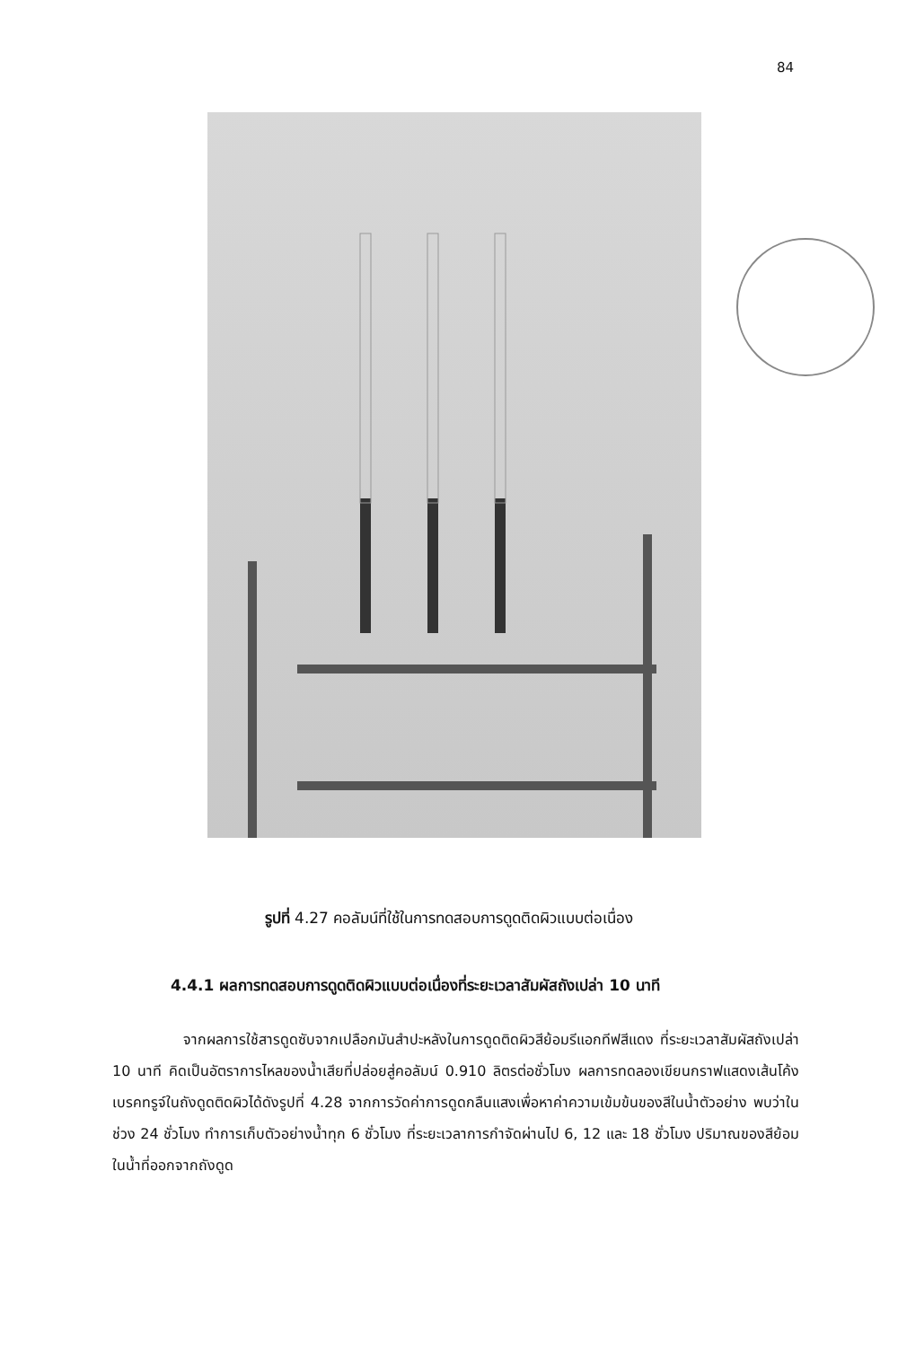84
รูปที่ 4.27 คอลัมน์ที่ใช้ในการทดสอบการดูดติดผิวแบบต่อเนื่อง
4.4.1 ผลการทดสอบการดูดติดผิวแบบต่อเนื่องที่ระยะเวลาสัมผัสถังเปล่า 10 นาที
จากผลการใช้สารดูดซับจากเปลือกมันสำปะหลังในการดูดติดผิวสีย้อมรีแอกทีฟสีแดง ที่ระยะเวลาสัมผัสถังเปล่า 10 นาที คิดเป็นอัตราการไหลของน้ำเสียที่ปล่อยสู่คอลัมน์ 0.910 ลิตรต่อชั่วโมง ผลการทดลองเขียนกราฟแสดงเส้นโค้งเบรคทรูจ์ในถังดูดติดผิวได้ดังรูปที่ 4.28 จากการวัดค่าการดูดกลืนแสงเพื่อหาค่าความเข้มข้นของสีในน้ำตัวอย่าง พบว่าในช่วง 24 ชั่วโมง ทำการเก็บตัวอย่างน้ำทุก 6 ชั่วโมง ที่ระยะเวลาการกำจัดผ่านไป 6, 12 และ 18 ชั่วโมง ปริมาณของสีย้อมในน้ำที่ออกจากถังดูด